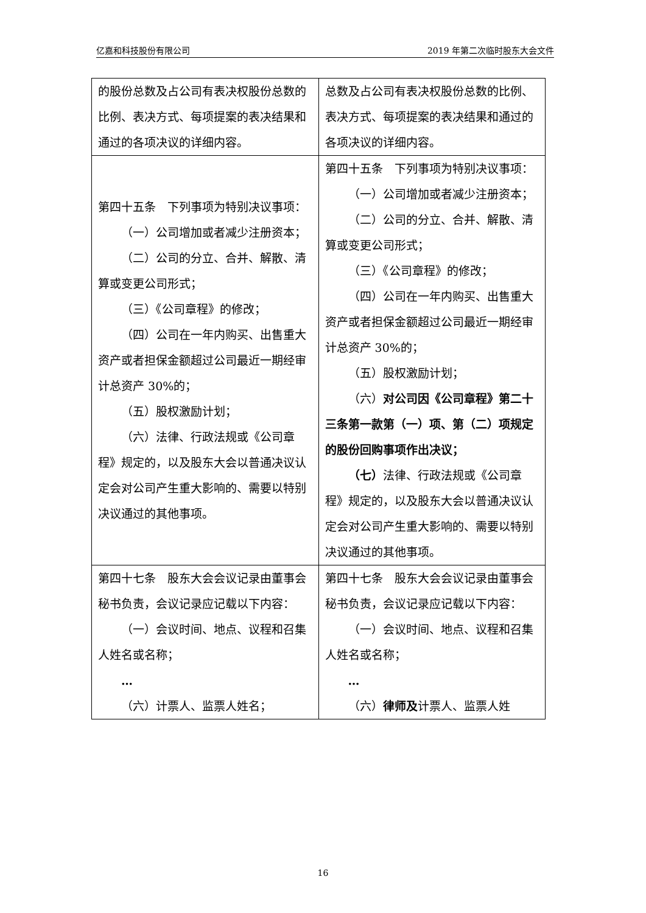亿嘉和科技股份有限公司 2019 年第二次临时股东大会文件
| 的股份总数及占公司有表决权股份总数的比例、表决方式、每项提案的表决结果和通过的各项决议的详细内容。 | 总数及占公司有表决权股份总数的比例、表决方式、每项提案的表决结果和通过的各项决议的详细内容。 |
| 第四十五条 下列事项为特别决议事项： （一）公司增加或者减少注册资本； （二）公司的分立、合并、解散、清算或变更公司形式； （三）《公司章程》的修改； （四）公司在一年内购买、出售重大资产或者担保金额超过公司最近一期经审计总资产 30%的； （五）股权激励计划； （六）法律、行政法规或《公司章程》规定的，以及股东大会以普通决议认定会对公司产生重大影响的、需要以特别决议通过的其他事项。 | 第四十五条 下列事项为特别决议事项： （一）公司增加或者减少注册资本； （二）公司的分立、合并、解散、清算或变更公司形式； （三）《公司章程》的修改； （四）公司在一年内购买、出售重大资产或者担保金额超过公司最近一期经审计总资产 30%的； （五）股权激励计划； （六） 对公司因《公司章程》第二十三条第一款第（一）项、第（二）项规定的股份回购事项作出决议； （七） 法律、行政法规或《公司章程》规定的，以及股东大会以普通决议认定会对公司产生重大影响的、需要以特别决议通过的其他事项。 |
| 第四十七条 股东大会会议记录由董事会秘书负责，会议记录应记载以下内容： （一）会议时间、地点、议程和召集人姓名或名称； … （六）计票人、监票人姓名； | 第四十七条 股东大会会议记录由董事会秘书负责，会议记录应记载以下内容： （一）会议时间、地点、议程和召集人姓名或名称； … （六） 律师及 计票人、监票人姓 |
16